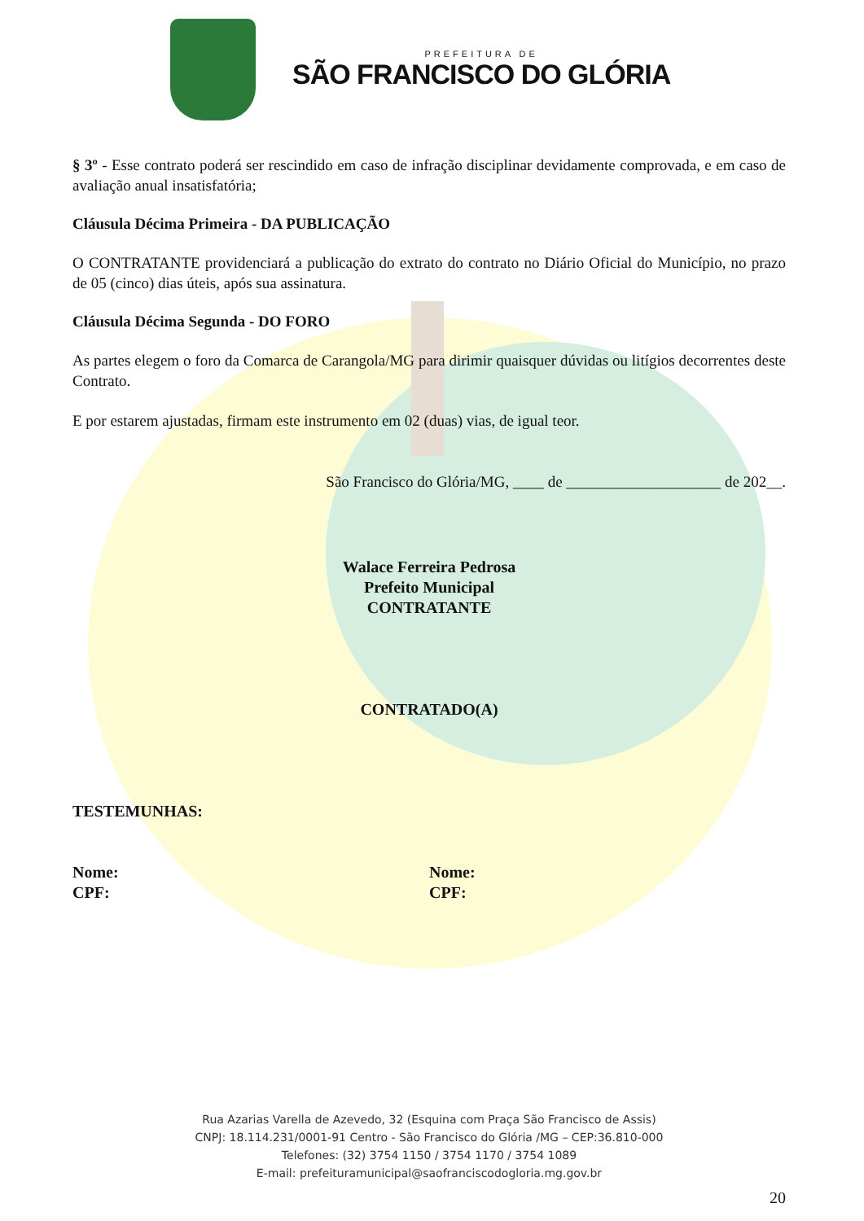PREFEITURA DE
SÃO FRANCISCO DO GLÓRIA
§ 3º - Esse contrato poderá ser rescindido em caso de infração disciplinar devidamente comprovada, e em caso de avaliação anual insatisfatória;
Cláusula Décima Primeira - DA PUBLICAÇÃO
O CONTRATANTE providenciará a publicação do extrato do contrato no Diário Oficial do Município, no prazo de 05 (cinco) dias úteis, após sua assinatura.
Cláusula Décima Segunda - DO FORO
As partes elegem o foro da Comarca de Carangola/MG para dirimir quaisquer dúvidas ou litígios decorrentes deste Contrato.
E por estarem ajustadas, firmam este instrumento em 02 (duas) vias, de igual teor.
São Francisco do Glória/MG, ____ de ____________________ de 202__.
Walace Ferreira Pedrosa
Prefeito Municipal
CONTRATANTE
CONTRATADO(A)
TESTEMUNHAS:
Nome:
CPF:
Nome:
CPF:
Rua Azarias Varella de Azevedo, 32 (Esquina com Praça São Francisco de Assis)
CNPJ: 18.114.231/0001-91 Centro - São Francisco do Glória /MG – CEP:36.810-000
Telefones: (32) 3754 1150 / 3754 1170 / 3754 1089
E-mail: prefeituramunicipal@saofranciscodogloria.mg.gov.br
20